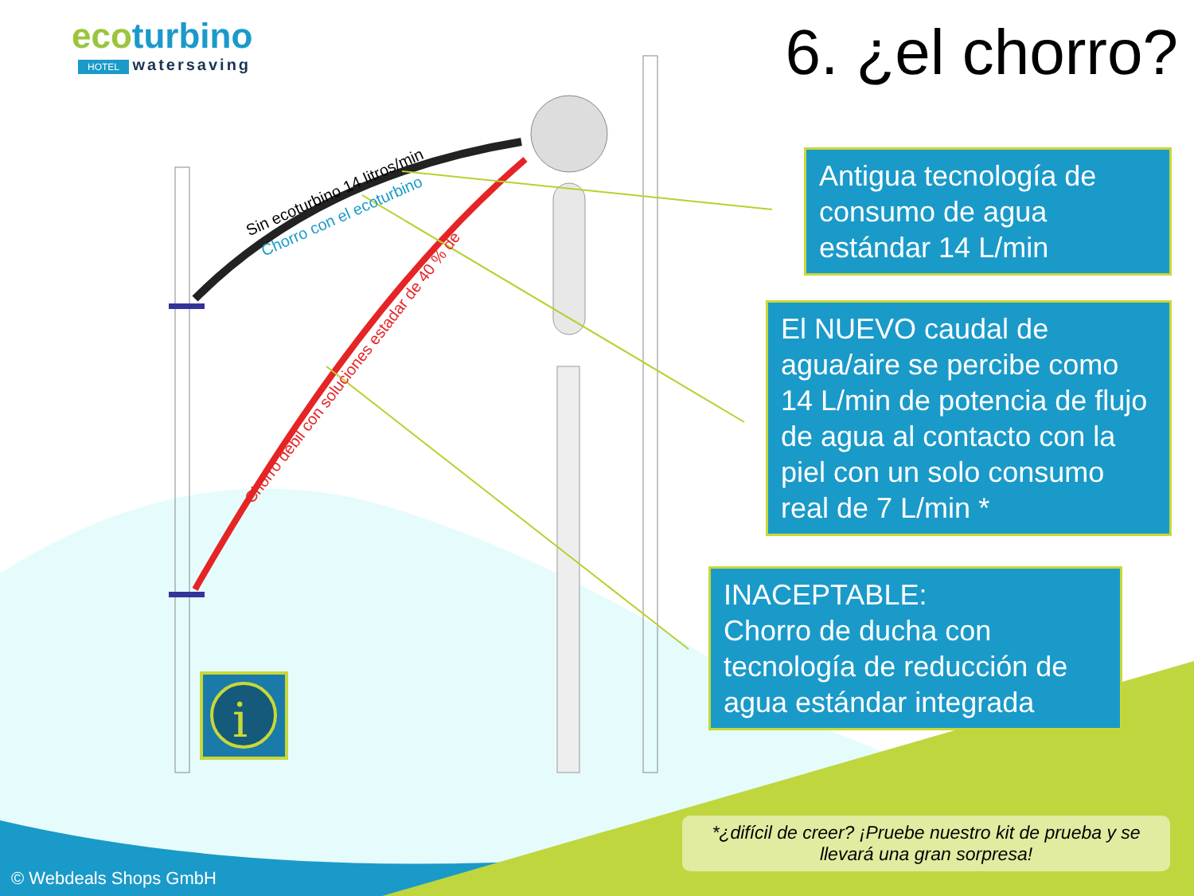i
ecoturbino
HOTEL watersaving
6. ¿el chorro?
Sin ecoturbino 14 litros/min
Chorro con el ecoturbino
Chorro débil con soluciones estadar de 40 % de
Antigua tecnología de consumo de agua estándar 14 L/min
El NUEVO caudal de agua/aire se percibe como 14 L/min de potencia de flujo de agua al contacto con la piel con un solo consumo real de 7 L/min *
INACEPTABLE:
Chorro de ducha con tecnología de reducción de agua estándar integrada
*¿difícil de creer? ¡Pruebe nuestro kit de prueba y se llevará una gran sorpresa!
© Webdeals Shops GmbH